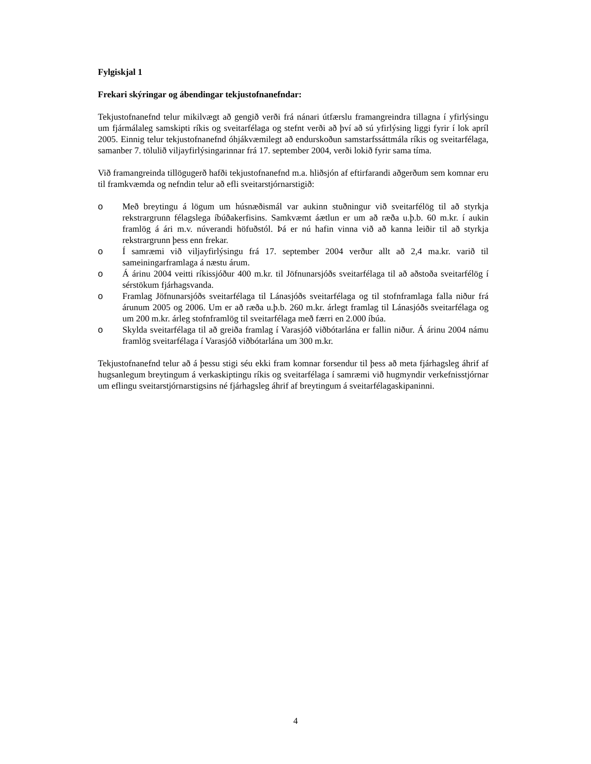Fylgiskjal 1
Frekari skýringar og ábendingar tekjustofnanefndar:
Tekjustofnanefnd telur mikilvægt að gengið verði frá nánari útfærslu framangreindra tillagna í yfirlýsingu um fjármálaleg samskipti ríkis og sveitarfélaga og stefnt verði að því að sú yfirlýsing liggi fyrir í lok apríl 2005. Einnig telur tekjustofnanefnd óhjákvæmilegt að endurskoðun samstarfssáttmála ríkis og sveitarfélaga, samanber 7. tölulið viljayfirlýsingarinnar frá 17. september 2004, verði lokið fyrir sama tíma.
Við framangreinda tillögugerð hafði tekjustofnanefnd m.a. hliðsjón af eftirfarandi aðgerðum sem komnar eru til framkvæmda og nefndin telur að efli sveitarstjórnarstigið:
o Með breytingu á lögum um húsnæðismál var aukinn stuðningur við sveitarfélög til að styrkja rekstrargrunn félagslega íbúðakerfisins. Samkvæmt áætlun er um að ræða u.þ.b. 60 m.kr. í aukin framlög á ári m.v. núverandi höfuðstól. Þá er nú hafin vinna við að kanna leiðir til að styrkja rekstrargrunn þess enn frekar.
o Í samræmi við viljayfirlýsingu frá 17. september 2004 verður allt að 2,4 ma.kr. varið til sameiningarframlaga á næstu árum.
o Á árinu 2004 veitti ríkissjóður 400 m.kr. til Jöfnunarsjóðs sveitarfélaga til að aðstoða sveitarfélög í sérstökum fjárhagsvanda.
o Framlag Jöfnunarsjóðs sveitarfélaga til Lánasjóðs sveitarfélaga og til stofnframlaga falla niður frá árunum 2005 og 2006. Um er að ræða u.þ.b. 260 m.kr. árlegt framlag til Lánasjóðs sveitarfélaga og um 200 m.kr. árleg stofnframlög til sveitarfélaga með færri en 2.000 íbúa.
o Skylda sveitarfélaga til að greiða framlag í Varasjóð viðbótarlána er fallin niður. Á árinu 2004 námu framlög sveitarfélaga í Varasjóð viðbótarlána um 300 m.kr.
Tekjustofnanefnd telur að á þessu stigi séu ekki fram komnar forsendur til þess að meta fjárhagsleg áhrif af hugsanlegum breytingum á verkaskiptingu ríkis og sveitarfélaga í samræmi við hugmyndir verkefnisstjórnar um eflingu sveitarstjórnarstigsins né fjárhagsleg áhrif af breytingum á sveitarfélagaskipaninni.
4